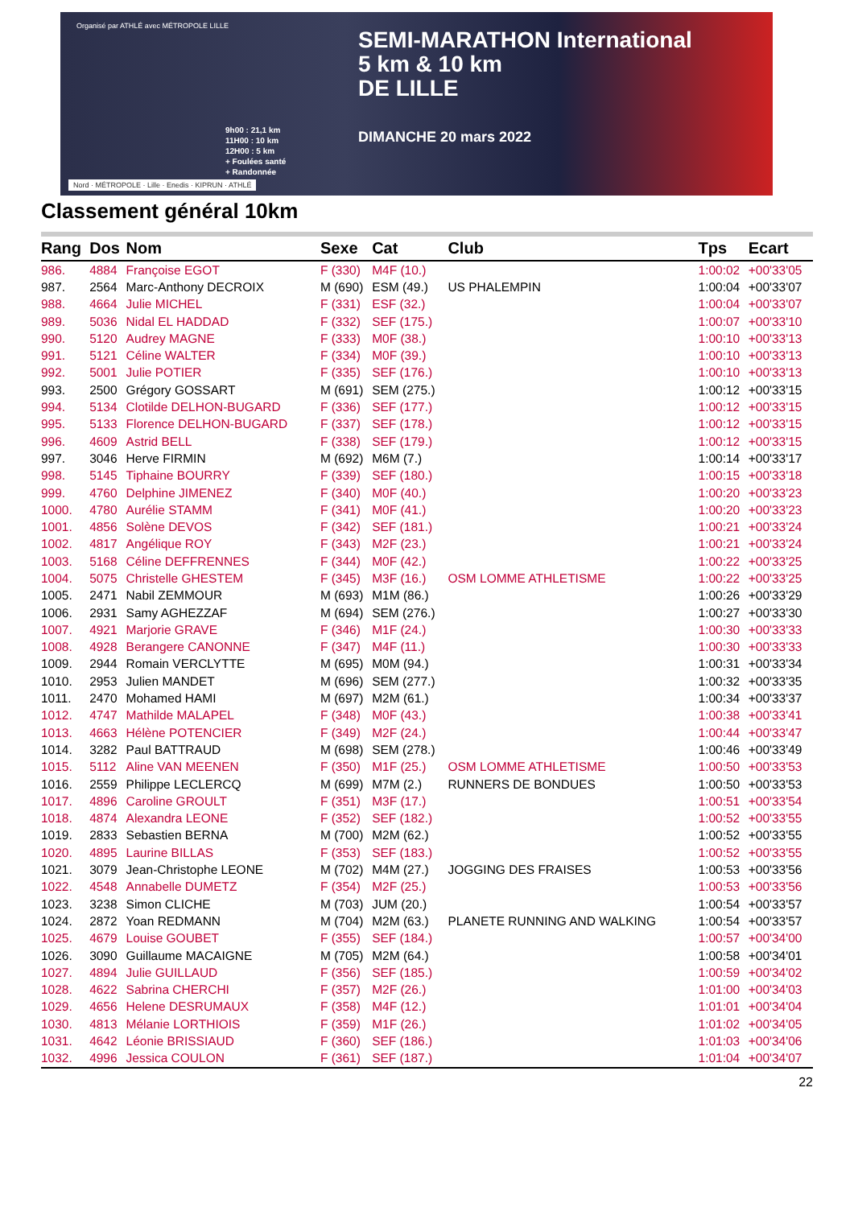Organisé par ATHLÉ avec MÉTROPOLE LILLE
SEMI-MARATHON International
5 km & 10 km
DE LILLE
9h00 : 21,1 km
11H00 : 10 km
12H00 : 5 km
+ Foulées santé
+ Randonnée
DIMANCHE 20 mars 2022
Nord · MÉTROPOLE · Lille · Enedis · KIPRUN · ATHLÉ
Classement général 10km
| Rang | Dos | Nom | Sexe | Cat | Club | Tps | Ecart |
| --- | --- | --- | --- | --- | --- | --- | --- |
| 986. | 4884 | Françoise EGOT | F (330) | M4F (10.) | | 1:00:02 | +00'33'05 |
| 987. | 2564 | Marc-Anthony DECROIX | M (690) | ESM (49.) | US PHALEMPIN | 1:00:04 | +00'33'07 |
| 988. | 4664 | Julie MICHEL | F (331) | ESF (32.) | | 1:00:04 | +00'33'07 |
| 989. | 5036 | Nidal EL HADDAD | F (332) | SEF (175.) | | 1:00:07 | +00'33'10 |
| 990. | 5120 | Audrey MAGNE | F (333) | M0F (38.) | | 1:00:10 | +00'33'13 |
| 991. | 5121 | Céline WALTER | F (334) | M0F (39.) | | 1:00:10 | +00'33'13 |
| 992. | 5001 | Julie POTIER | F (335) | SEF (176.) | | 1:00:10 | +00'33'13 |
| 993. | 2500 | Grégory GOSSART | M (691) | SEM (275.) | | 1:00:12 | +00'33'15 |
| 994. | 5134 | Clotilde DELHON-BUGARD | F (336) | SEF (177.) | | 1:00:12 | +00'33'15 |
| 995. | 5133 | Florence DELHON-BUGARD | F (337) | SEF (178.) | | 1:00:12 | +00'33'15 |
| 996. | 4609 | Astrid BELL | F (338) | SEF (179.) | | 1:00:12 | +00'33'15 |
| 997. | 3046 | Herve FIRMIN | M (692) | M6M (7.) | | 1:00:14 | +00'33'17 |
| 998. | 5145 | Tiphaine BOURRY | F (339) | SEF (180.) | | 1:00:15 | +00'33'18 |
| 999. | 4760 | Delphine JIMENEZ | F (340) | M0F (40.) | | 1:00:20 | +00'33'23 |
| 1000. | 4780 | Aurélie STAMM | F (341) | M0F (41.) | | 1:00:20 | +00'33'23 |
| 1001. | 4856 | Solène DEVOS | F (342) | SEF (181.) | | 1:00:21 | +00'33'24 |
| 1002. | 4817 | Angélique ROY | F (343) | M2F (23.) | | 1:00:21 | +00'33'24 |
| 1003. | 5168 | Céline DEFFRENNES | F (344) | M0F (42.) | | 1:00:22 | +00'33'25 |
| 1004. | 5075 | Christelle GHESTEM | F (345) | M3F (16.) | OSM LOMME ATHLETISME | 1:00:22 | +00'33'25 |
| 1005. | 2471 | Nabil ZEMMOUR | M (693) | M1M (86.) | | 1:00:26 | +00'33'29 |
| 1006. | 2931 | Samy AGHEZZAF | M (694) | SEM (276.) | | 1:00:27 | +00'33'30 |
| 1007. | 4921 | Marjorie GRAVE | F (346) | M1F (24.) | | 1:00:30 | +00'33'33 |
| 1008. | 4928 | Berangere CANONNE | F (347) | M4F (11.) | | 1:00:30 | +00'33'33 |
| 1009. | 2944 | Romain VERCLYTTE | M (695) | M0M (94.) | | 1:00:31 | +00'33'34 |
| 1010. | 2953 | Julien MANDET | M (696) | SEM (277.) | | 1:00:32 | +00'33'35 |
| 1011. | 2470 | Mohamed HAMI | M (697) | M2M (61.) | | 1:00:34 | +00'33'37 |
| 1012. | 4747 | Mathilde MALAPEL | F (348) | M0F (43.) | | 1:00:38 | +00'33'41 |
| 1013. | 4663 | Hélène POTENCIER | F (349) | M2F (24.) | | 1:00:44 | +00'33'47 |
| 1014. | 3282 | Paul BATTRAUD | M (698) | SEM (278.) | | 1:00:46 | +00'33'49 |
| 1015. | 5112 | Aline VAN MEENEN | F (350) | M1F (25.) | OSM LOMME ATHLETISME | 1:00:50 | +00'33'53 |
| 1016. | 2559 | Philippe LECLERCQ | M (699) | M7M (2.) | RUNNERS DE BONDUES | 1:00:50 | +00'33'53 |
| 1017. | 4896 | Caroline GROULT | F (351) | M3F (17.) | | 1:00:51 | +00'33'54 |
| 1018. | 4874 | Alexandra LEONE | F (352) | SEF (182.) | | 1:00:52 | +00'33'55 |
| 1019. | 2833 | Sebastien BERNA | M (700) | M2M (62.) | | 1:00:52 | +00'33'55 |
| 1020. | 4895 | Laurine BILLAS | F (353) | SEF (183.) | | 1:00:52 | +00'33'55 |
| 1021. | 3079 | Jean-Christophe LEONE | M (702) | M4M (27.) | JOGGING DES FRAISES | 1:00:53 | +00'33'56 |
| 1022. | 4548 | Annabelle DUMETZ | F (354) | M2F (25.) | | 1:00:53 | +00'33'56 |
| 1023. | 3238 | Simon CLICHE | M (703) | JUM (20.) | | 1:00:54 | +00'33'57 |
| 1024. | 2872 | Yoan REDMANN | M (704) | M2M (63.) | PLANETE RUNNING AND WALKING | 1:00:54 | +00'33'57 |
| 1025. | 4679 | Louise GOUBET | F (355) | SEF (184.) | | 1:00:57 | +00'34'00 |
| 1026. | 3090 | Guillaume MACAIGNE | M (705) | M2M (64.) | | 1:00:58 | +00'34'01 |
| 1027. | 4894 | Julie GUILLAUD | F (356) | SEF (185.) | | 1:00:59 | +00'34'02 |
| 1028. | 4622 | Sabrina CHERCHI | F (357) | M2F (26.) | | 1:01:00 | +00'34'03 |
| 1029. | 4656 | Helene DESRUMAUX | F (358) | M4F (12.) | | 1:01:01 | +00'34'04 |
| 1030. | 4813 | Mélanie LORTHIOIS | F (359) | M1F (26.) | | 1:01:02 | +00'34'05 |
| 1031. | 4642 | Léonie BRISSIAUD | F (360) | SEF (186.) | | 1:01:03 | +00'34'06 |
| 1032. | 4996 | Jessica COULON | F (361) | SEF (187.) | | 1:01:04 | +00'34'07 |
22